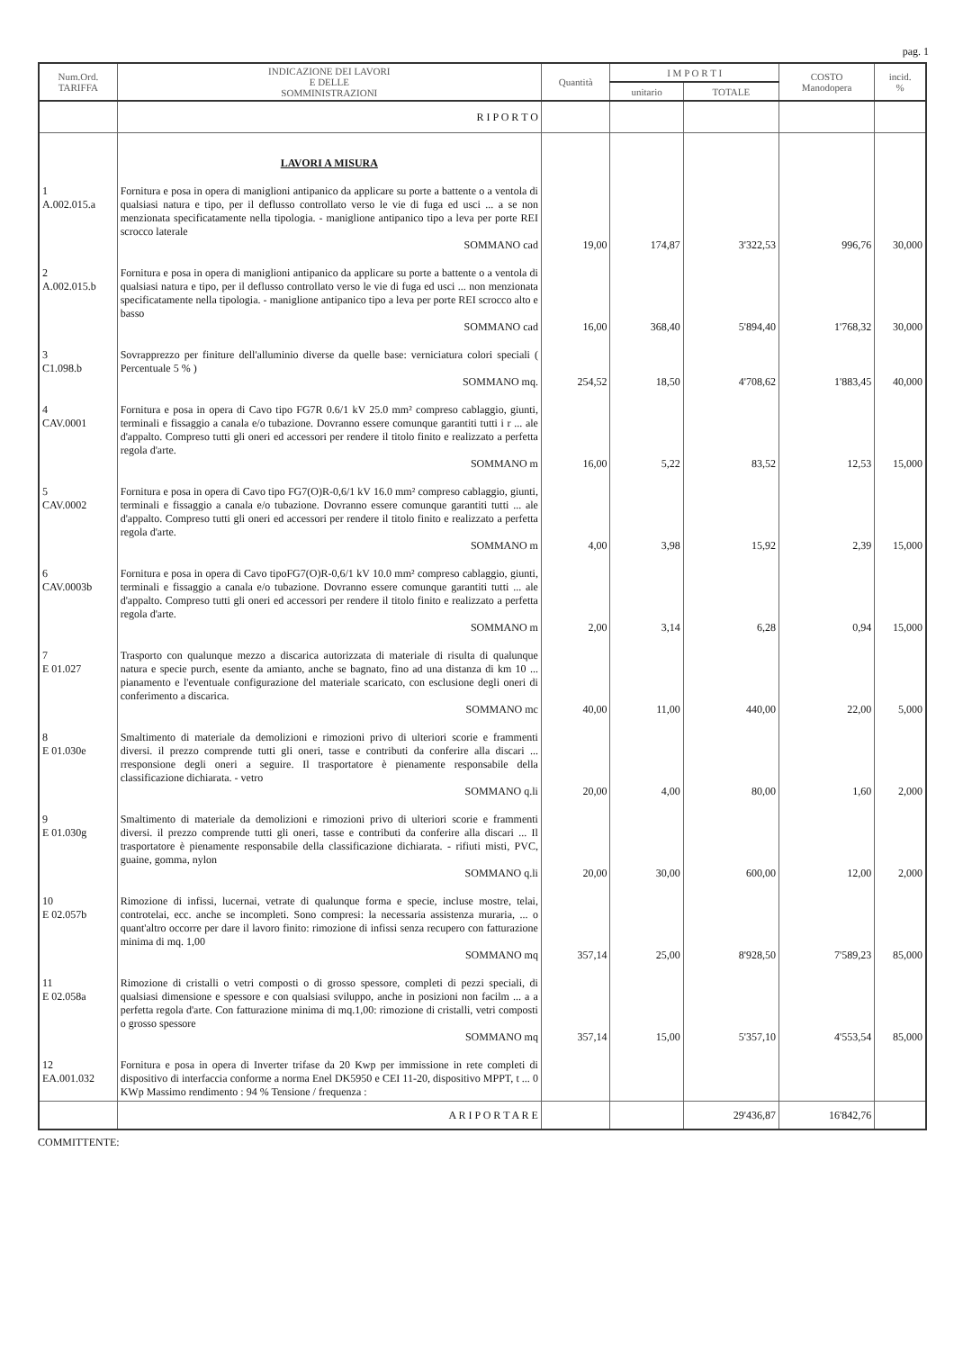pag. 1
| Num.Ord. TARIFFA | INDICAZIONE DEI LAVORI E DELLE SOMMINISTRAZIONI | Quantità | I M P O R T I | | COSTO Manodopera | incid. % |
| --- | --- | --- | --- | --- | --- | --- |
| | | | unitario | TOTALE | | |
| | R I P O R T O | | | | | |
| | LAVORI A MISURA | | | | | |
| 1 A.002.015.a | Fornitura e posa in opera di maniglioni antipanico da applicare su porte a battente o a ventola di qualsiasi natura e tipo, per il deflusso controllato verso le vie di fuga ed usci ... a se non menzionata specificatamente nella tipologia. - maniglione antipanico tipo a leva per porte REI scrocco laterale SOMMANO cad | 19,00 | 174,87 | 3'322,53 | 996,76 | 30,000 |
| 2 A.002.015.b | Fornitura e posa in opera di maniglioni antipanico da applicare su porte a battente o a ventola di qualsiasi natura e tipo, per il deflusso controllato verso le vie di fuga ed usci ... non menzionata specificatamente nella tipologia. - maniglione antipanico tipo a leva per porte REI scrocco alto e basso SOMMANO cad | 16,00 | 368,40 | 5'894,40 | 1'768,32 | 30,000 |
| 3 C1.098.b | Sovrapprezzo per finiture dell'alluminio diverse da quelle base: verniciatura colori speciali ( Percentuale 5 % ) SOMMANO mq. | 254,52 | 18,50 | 4'708,62 | 1'883,45 | 40,000 |
| 4 CAV.0001 | Fornitura e posa in opera di Cavo tipo FG7R 0.6/1 kV 25.0 mm² compreso cablaggio, giunti, terminali e fissaggio a canala e/o tubazione. Dovranno essere comunque garantiti tutti i r ... ale d'appalto. Compreso tutti gli oneri ed accessori per rendere il titolo finito e realizzato a perfetta regola d'arte. SOMMANO m | 16,00 | 5,22 | 83,52 | 12,53 | 15,000 |
| 5 CAV.0002 | Fornitura e posa in opera di Cavo tipo FG7(O)R-0,6/1 kV 16.0 mm² compreso cablaggio, giunti, terminali e fissaggio a canala e/o tubazione. Dovranno essere comunque garantiti tutti ... ale d'appalto. Compreso tutti gli oneri ed accessori per rendere il titolo finito e realizzato a perfetta regola d'arte. SOMMANO m | 4,00 | 3,98 | 15,92 | 2,39 | 15,000 |
| 6 CAV.0003b | Fornitura e posa in opera di Cavo tipoFG7(O)R-0,6/1 kV 10.0 mm² compreso cablaggio, giunti, terminali e fissaggio a canala e/o tubazione. Dovranno essere comunque garantiti tutti ... ale d'appalto. Compreso tutti gli oneri ed accessori per rendere il titolo finito e realizzato a perfetta regola d'arte. SOMMANO m | 2,00 | 3,14 | 6,28 | 0,94 | 15,000 |
| 7 E 01.027 | Trasporto con qualunque mezzo a discarica autorizzata di materiale di risulta di qualunque natura e specie purch, esente da amianto, anche se bagnato, fino ad una distanza di km 10 ... pianamento e l'eventuale configurazione del materiale scaricato, con esclusione degli oneri di conferimento a discarica. SOMMANO mc | 40,00 | 11,00 | 440,00 | 22,00 | 5,000 |
| 8 E 01.030e | Smaltimento di materiale da demolizioni e rimozioni privo di ulteriori scorie e frammenti diversi. il prezzo comprende tutti gli oneri, tasse e contributi da conferire alla discari ... rresponsione degli oneri a seguire. Il trasportatore è pienamente responsabile della classificazione dichiarata. - vetro SOMMANO q.li | 20,00 | 4,00 | 80,00 | 1,60 | 2,000 |
| 9 E 01.030g | Smaltimento di materiale da demolizioni e rimozioni privo di ulteriori scorie e frammenti diversi. il prezzo comprende tutti gli oneri, tasse e contributi da conferire alla discari ... Il trasportatore è pienamente responsabile della classificazione dichiarata. - rifiuti misti, PVC, guaine, gomma, nylon SOMMANO q.li | 20,00 | 30,00 | 600,00 | 12,00 | 2,000 |
| 10 E 02.057b | Rimozione di infissi, lucernai, vetrate di qualunque forma e specie, incluse mostre, telai, controtelai, ecc. anche se incompleti. Sono compresi: la necessaria assistenza muraria, ... o quant'altro occorre per dare il lavoro finito: rimozione di infissi senza recupero con fatturazione minima di mq. 1,00 SOMMANO mq | 357,14 | 25,00 | 8'928,50 | 7'589,23 | 85,000 |
| 11 E 02.058a | Rimozione di cristalli o vetri composti o di grosso spessore, completi di pezzi speciali, di qualsiasi dimensione e spessore e con qualsiasi sviluppo, anche in posizioni non facilm ... a a perfetta regola d'arte. Con fatturazione minima di mq.1,00: rimozione di cristalli, vetri composti o grosso spessore SOMMANO mq | 357,14 | 15,00 | 5'357,10 | 4'553,54 | 85,000 |
| 12 EA.001.032 | Fornitura e posa in opera di Inverter trifase da 20 Kwp per immissione in rete completi di dispositivo di interfaccia conforme a norma Enel DK5950 e CEI 11-20, dispositivo MPPT, t ... 0 KWp Massimo rendimento : 94 % Tensione / frequenza : | | | | | |
| | A R I P O R T A R E | | | 29'436,87 | 16'842,76 | |
COMMITTENTE: